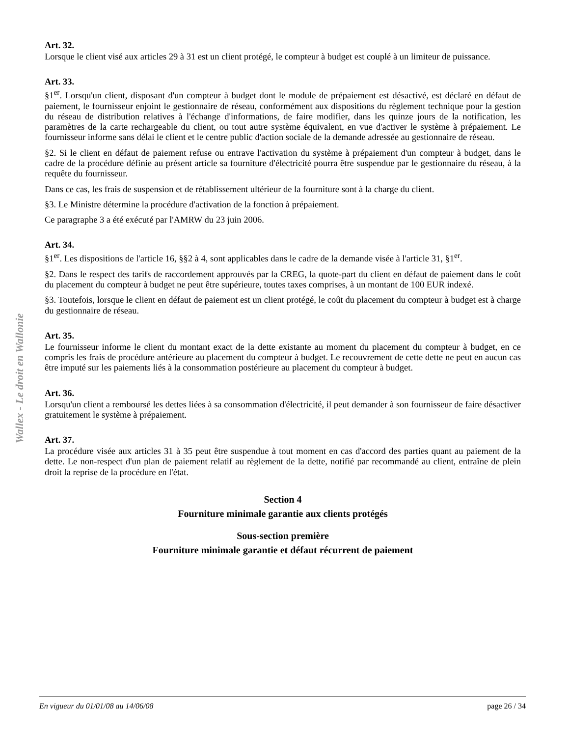Wallex - Le droit en Wallonie
Art. 32.
Lorsque le client visé aux articles 29 à 31 est un client protégé, le compteur à budget est couplé à un limiteur de puissance.
Art. 33.
§1<sup>er</sup>. Lorsqu'un client, disposant d'un compteur à budget dont le module de prépaiement est désactivé, est déclaré en défaut de paiement, le fournisseur enjoint le gestionnaire de réseau, conformément aux dispositions du règlement technique pour la gestion du réseau de distribution relatives à l'échange d'informations, de faire modifier, dans les quinze jours de la notification, les paramètres de la carte rechargeable du client, ou tout autre système équivalent, en vue d'activer le système à prépaiement. Le fournisseur informe sans délai le client et le centre public d'action sociale de la demande adressée au gestionnaire de réseau.
§2. Si le client en défaut de paiement refuse ou entrave l'activation du système à prépaiement d'un compteur à budget, dans le cadre de la procédure définie au présent article sa fourniture d'électricité pourra être suspendue par le gestionnaire du réseau, à la requête du fournisseur.
Dans ce cas, les frais de suspension et de rétablissement ultérieur de la fourniture sont à la charge du client.
§3. Le Ministre détermine la procédure d'activation de la fonction à prépaiement.
Ce paragraphe 3 a été exécuté par l'AMRW du 23 juin 2006.
Art. 34.
§1<sup>er</sup>. Les dispositions de l'article 16, §§2 à 4, sont applicables dans le cadre de la demande visée à l'article 31, §1<sup>er</sup>.
§2. Dans le respect des tarifs de raccordement approuvés par la CREG, la quote-part du client en défaut de paiement dans le coût du placement du compteur à budget ne peut être supérieure, toutes taxes comprises, à un montant de 100 EUR indexé.
§3. Toutefois, lorsque le client en défaut de paiement est un client protégé, le coût du placement du compteur à budget est à charge du gestionnaire de réseau.
Art. 35.
Le fournisseur informe le client du montant exact de la dette existante au moment du placement du compteur à budget, en ce compris les frais de procédure antérieure au placement du compteur à budget. Le recouvrement de cette dette ne peut en aucun cas être imputé sur les paiements liés à la consommation postérieure au placement du compteur à budget.
Art. 36.
Lorsqu'un client a remboursé les dettes liées à sa consommation d'électricité, il peut demander à son fournisseur de faire désactiver gratuitement le système à prépaiement.
Art. 37.
La procédure visée aux articles 31 à 35 peut être suspendue à tout moment en cas d'accord des parties quant au paiement de la dette. Le non-respect d'un plan de paiement relatif au règlement de la dette, notifié par recommandé au client, entraîne de plein droit la reprise de la procédure en l'état.
Section 4
Fourniture minimale garantie aux clients protégés
Sous-section première
Fourniture minimale garantie et défaut récurrent de paiement
En vigueur du 01/01/08 au 14/06/08 page 26 / 34